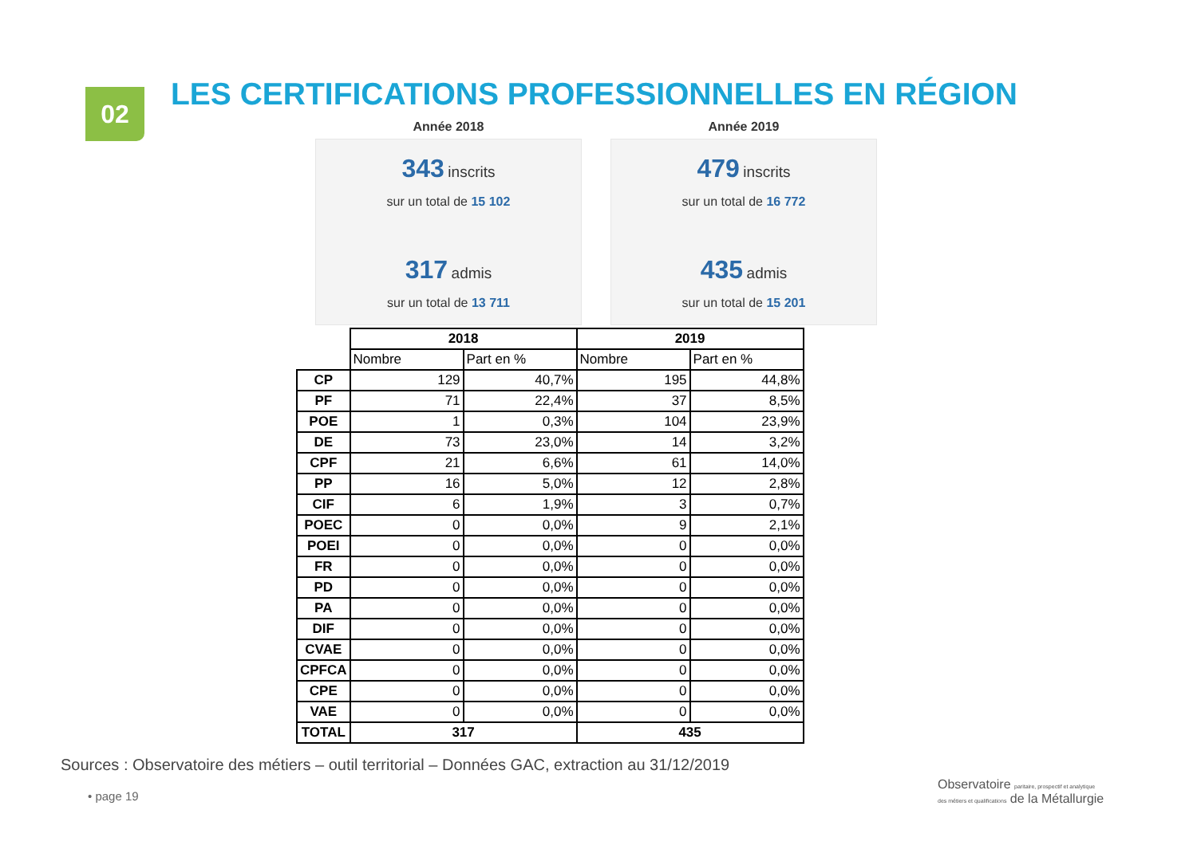02
LES CERTIFICATIONS PROFESSIONNELLES EN RÉGION
Année 2018
343 inscrits
sur un total de 15 102
317 admis
sur un total de 13 711
Année 2019
479 inscrits
sur un total de 16 772
435 admis
sur un total de 15 201
| | 2018 | | 2019 | |
| --- | --- | --- | --- | --- |
| | Nombre | Part en % | Nombre | Part en % |
| CP | 129 | 40,7% | 195 | 44,8% |
| PF | 71 | 22,4% | 37 | 8,5% |
| POE | 1 | 0,3% | 104 | 23,9% |
| DE | 73 | 23,0% | 14 | 3,2% |
| CPF | 21 | 6,6% | 61 | 14,0% |
| PP | 16 | 5,0% | 12 | 2,8% |
| CIF | 6 | 1,9% | 3 | 0,7% |
| POEC | 0 | 0,0% | 9 | 2,1% |
| POEI | 0 | 0,0% | 0 | 0,0% |
| FR | 0 | 0,0% | 0 | 0,0% |
| PD | 0 | 0,0% | 0 | 0,0% |
| PA | 0 | 0,0% | 0 | 0,0% |
| DIF | 0 | 0,0% | 0 | 0,0% |
| CVAE | 0 | 0,0% | 0 | 0,0% |
| CPFCA | 0 | 0,0% | 0 | 0,0% |
| CPE | 0 | 0,0% | 0 | 0,0% |
| VAE | 0 | 0,0% | 0 | 0,0% |
| TOTAL | 317 | | 435 | |
Sources : Observatoire des métiers – outil territorial – Données GAC, extraction au 31/12/2019
• page 19
Observatoire paritaire, prospectif et analytique
des métiers et qualifications de la Métallurgie